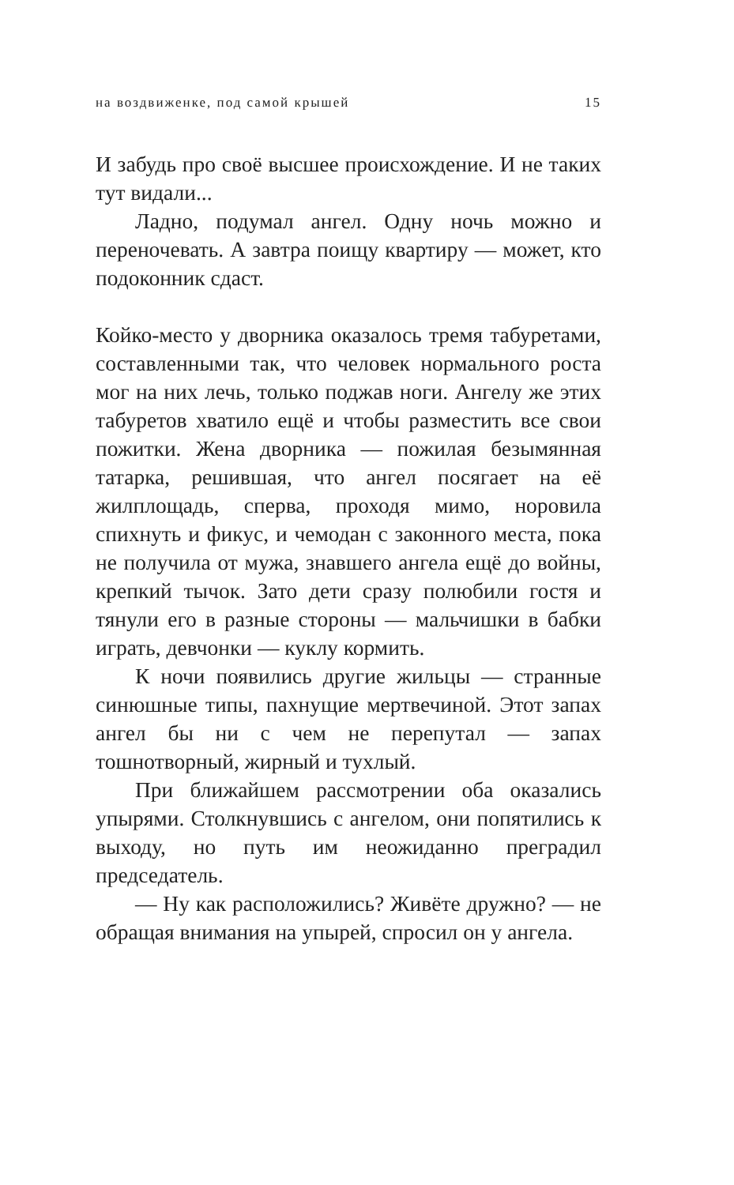на воздвиженке, под самой крышей 15
И забудь про своё высшее происхождение. И не таких тут видали...
Ладно, подумал ангел. Одну ночь можно и переночевать. А завтра поищу квартиру — может, кто подоконник сдаст.
Койко-место у дворника оказалось тремя табуретами, составленными так, что человек нормального роста мог на них лечь, только поджав ноги. Ангелу же этих табуретов хватило ещё и чтобы разместить все свои пожитки. Жена дворника — пожилая безымянная татарка, решившая, что ангел посягает на её жилплощадь, сперва, проходя мимо, норовила спихнуть и фикус, и чемодан с законного места, пока не получила от мужа, знавшего ангела ещё до войны, крепкий тычок. Зато дети сразу полюбили гостя и тянули его в разные стороны — мальчишки в бабки играть, девчонки — куклу кормить.
К ночи появились другие жильцы — странные синюшные типы, пахнущие мертвечиной. Этот запах ангел бы ни с чем не перепутал — запах тошнотворный, жирный и тухлый.
При ближайшем рассмотрении оба оказались упырями. Столкнувшись с ангелом, они попятились к выходу, но путь им неожиданно преградил председатель.
— Ну как расположились? Живёте дружно? — не обращая внимания на упырей, спросил он у ангела.